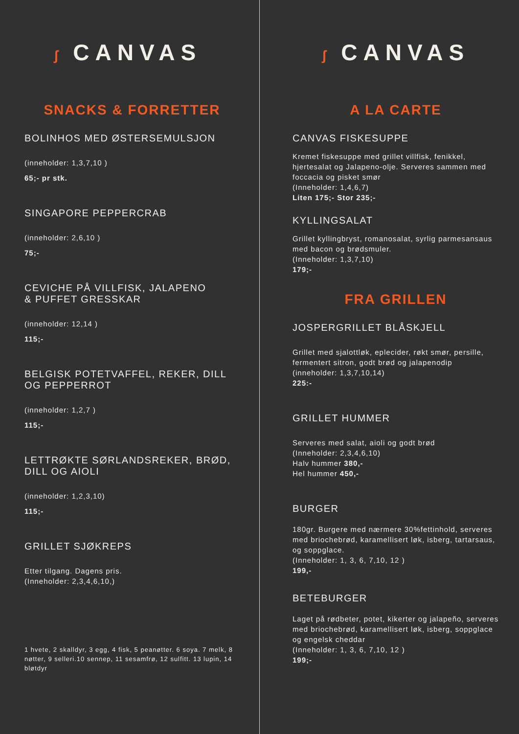ʃ CANVAS
SNACKS & FORRETTER
BOLINHOS MED ØSTERSEMULSJON
(inneholder: 1,3,7,10 )
65;- pr stk.
SINGAPORE PEPPERCRAB
(inneholder: 2,6,10 )
75;-
CEVICHE PÅ VILLFISK, JALAPENO
& PUFFET GRESSKAR
(inneholder: 12,14 )
115;-
BELGISK POTETVAFFEL, REKER, DILL
OG PEPPERROT
(inneholder: 1,2,7 )
115;-
LETTRØKTE SØRLANDSREKER, BRØD,
DILL OG AIOLI
(inneholder: 1,2,3,10)
115;-
GRILLET SJØKREPS
Etter tilgang. Dagens pris.
(Inneholder: 2,3,4,6,10,)
1 hvete, 2 skalldyr, 3 egg, 4 fisk, 5 peanøtter. 6 soya. 7 melk, 8 nøtter, 9 selleri.10 sennep, 11 sesamfrø, 12 sulfitt. 13 lupin, 14 bløtdyr
ʃ CANVAS
A LA CARTE
CANVAS FISKESUPPE
Kremet fiskesuppe med grillet villfisk, fenikkel, hjertesalat og Jalapeno-olje. Serveres sammen med foccacia og pisket smør
(Inneholder: 1,4,6,7)
Liten 175;- Stor 235;-
KYLLINGSALAT
Grillet kyllingbryst, romanosalat, syrlig parmesansaus med bacon og brødsmuler.
(Inneholder: 1,3,7,10)
179;-
FRA GRILLEN
JOSPERGRILLET BLÅSKJELL
Grillet med sjalottløk, eplecider, røkt smør, persille, fermentert sitron, godt brød og jalapenodip
(inneholder: 1,3,7,10,14)
225:-
GRILLET HUMMER
Serveres med salat, aioli og godt brød
(Inneholder: 2,3,4,6,10)
Halv hummer 380,-
Hel hummer 450,-
BURGER
180gr. Burgere med nærmere 30%fettinhold, serveres med briochebrød, karamellisert løk, isberg, tartarsaus, og soppglace.
(Inneholder: 1, 3, 6, 7,10, 12 )
199,-
BETEBURGER
Laget på rødbeter, potet, kikerter og jalapeño, serveres med briochebrød, karamellisert løk, isberg, soppglace og engelsk cheddar
(Inneholder: 1, 3, 6, 7,10, 12 )
199;-